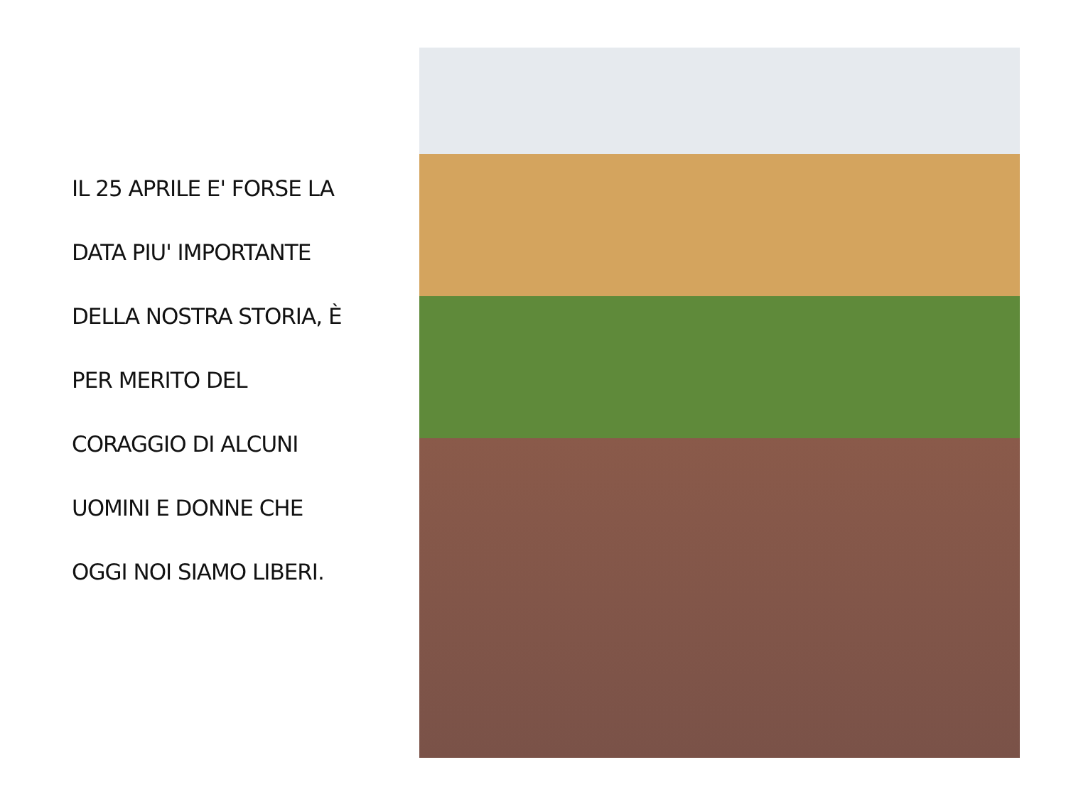IL 25 APRILE E' FORSE LA
DATA PIU' IMPORTANTE
DELLA NOSTRA STORIA, È
PER MERITO DEL
CORAGGIO DI ALCUNI
UOMINI E DONNE CHE
OGGI NOI SIAMO LIBERI.